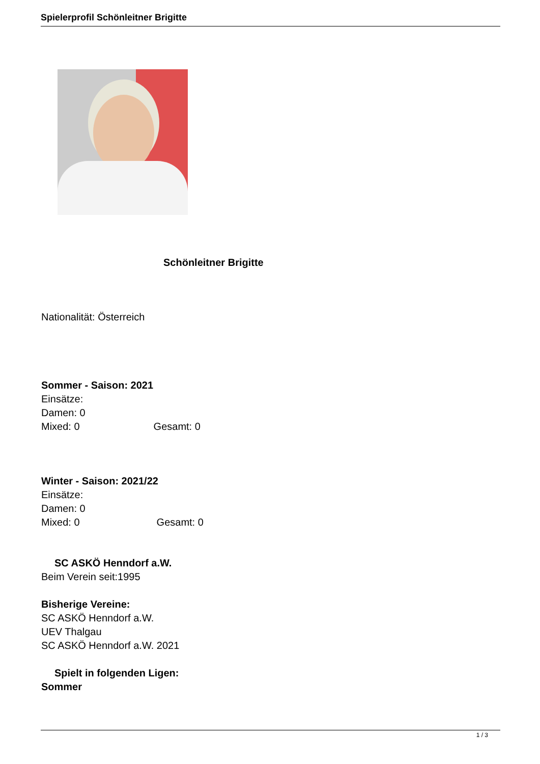Spielerprofil Schönleitner Brigitte
Schönleitner Brigitte
Nationalität: Österreich
Sommer - Saison: 2021
Einsätze:
Damen: 0
Mixed: 0 Gesamt: 0
Winter - Saison: 2021/22
Einsätze:
Damen: 0
Mixed: 0 Gesamt: 0
SC ASKÖ Henndorf a.W.
Beim Verein seit:1995
Bisherige Vereine:
SC ASKÖ Henndorf a.W.
UEV Thalgau
SC ASKÖ Henndorf a.W. 2021
Spielt in folgenden Ligen:
Sommer
1 / 3